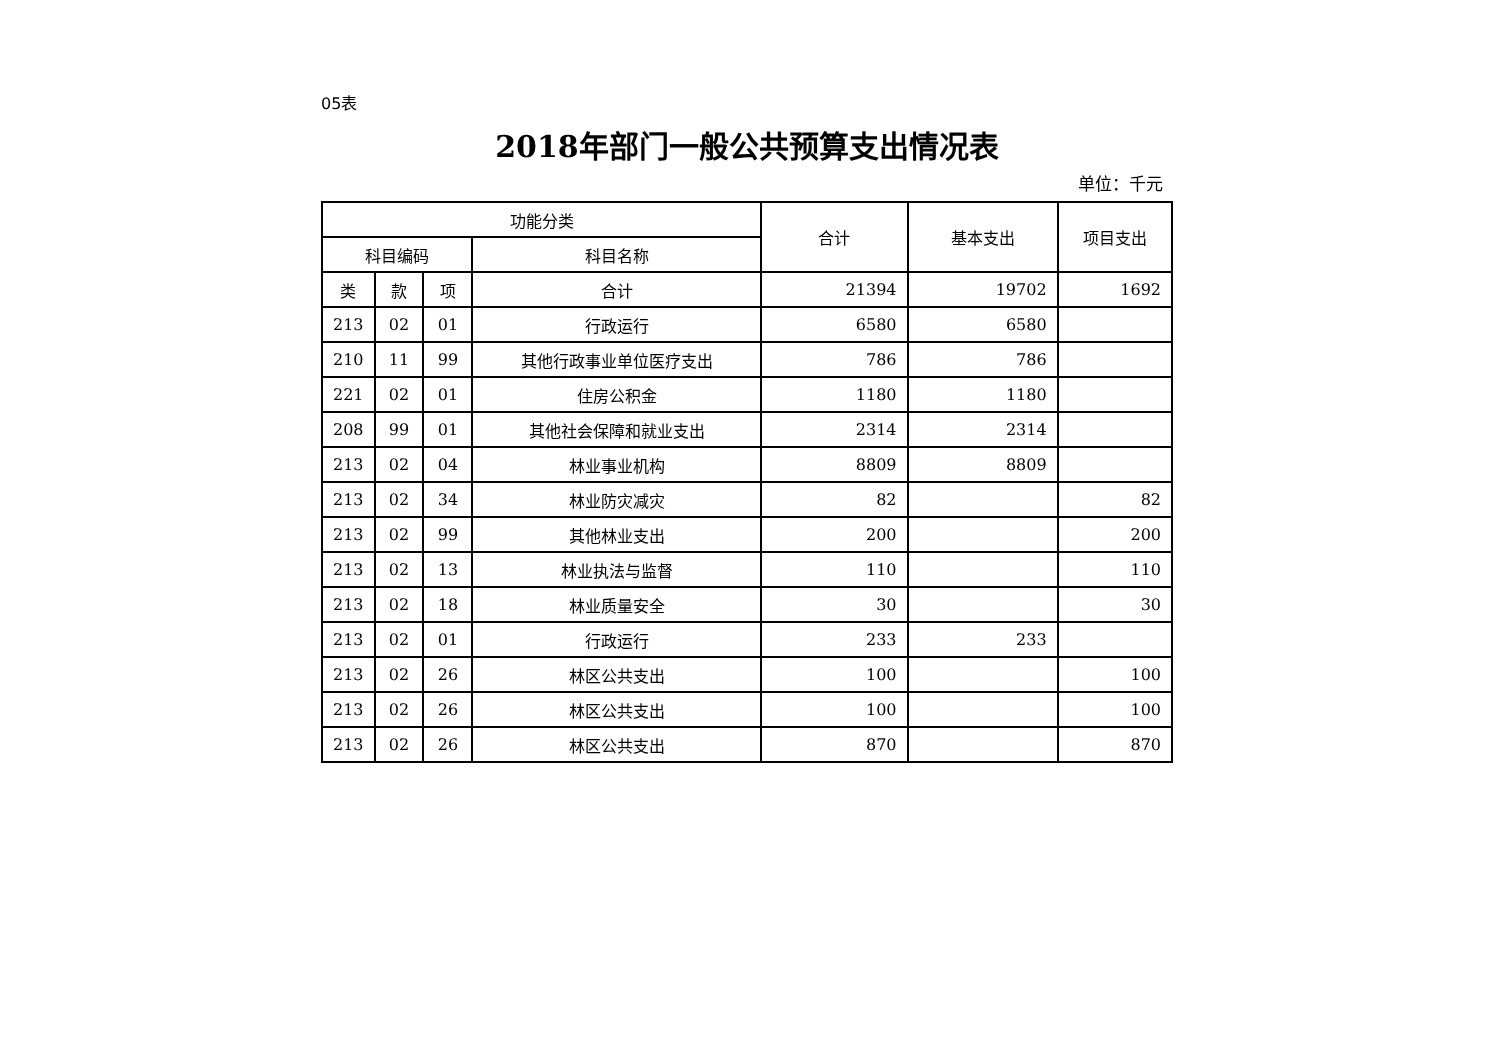05表
2018年部门一般公共预算支出情况表
单位：千元
| 功能分类 | | | | 合计 | 基本支出 | 项目支出 |
| --- | --- | --- | --- | --- | --- | --- |
| 科目编码 | | | 科目名称 | | | |
| 类 | 款 | 项 | 合计 | 21394 | 19702 | 1692 |
| 213 | 02 | 01 | 行政运行 | 6580 | 6580 | |
| 210 | 11 | 99 | 其他行政事业单位医疗支出 | 786 | 786 | |
| 221 | 02 | 01 | 住房公积金 | 1180 | 1180 | |
| 208 | 99 | 01 | 其他社会保障和就业支出 | 2314 | 2314 | |
| 213 | 02 | 04 | 林业事业机构 | 8809 | 8809 | |
| 213 | 02 | 34 | 林业防灾减灾 | 82 | | 82 |
| 213 | 02 | 99 | 其他林业支出 | 200 | | 200 |
| 213 | 02 | 13 | 林业执法与监督 | 110 | | 110 |
| 213 | 02 | 18 | 林业质量安全 | 30 | | 30 |
| 213 | 02 | 01 | 行政运行 | 233 | 233 | |
| 213 | 02 | 26 | 林区公共支出 | 100 | | 100 |
| 213 | 02 | 26 | 林区公共支出 | 100 | | 100 |
| 213 | 02 | 26 | 林区公共支出 | 870 | | 870 |